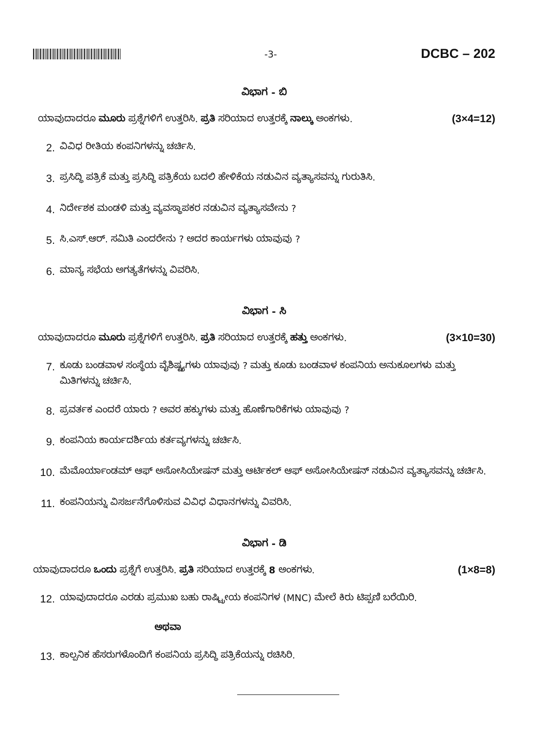-3-
DCBC – 202
ವಿಭಾಗ - ಬಿ
ಯಾವುದಾದರೂ ಮೂರು ಪ್ರಶ್ನೆಗಳಿಗೆ ಉತ್ತರಿಸಿ. ಪ್ರತಿ ಸರಿಯಾದ ಉತ್ತರಕ್ಕೆ ನಾಲ್ಕು ಅಂಕಗಳು. (3×4=12)
2. ವಿವಿಧ ರೀತಿಯ ಕಂಪನಿಗಳನ್ನು ಚರ್ಚಿಸಿ.
3. ಪ್ರಸಿದ್ಧಿ ಪತ್ರಿಕೆ ಮತ್ತು ಪ್ರಸಿದ್ಧಿ ಪತ್ರಿಕೆಯ ಬದಲಿ ಹೇಳಿಕೆಯ ನಡುವಿನ ವ್ಯತ್ಯಾಸವನ್ನು ಗುರುತಿಸಿ.
4. ನಿರ್ದೇಶಕ ಮಂಡಳಿ ಮತ್ತು ವ್ಯವಸ್ಥಾಪಕರ ನಡುವಿನ ವ್ಯತ್ಯಾಸವೇನು ?
5. ಸಿ.ಎಸ್.ಆರ್. ಸಮಿತಿ ಎಂದರೇನು ? ಅದರ ಕಾರ್ಯಗಳು ಯಾವುವು ?
6. ಮಾನ್ಯ ಸಭೆಯ ಅಗತ್ಯತೆಗಳನ್ನು ವಿವರಿಸಿ.
ವಿಭಾಗ - ಸಿ
ಯಾವುದಾದರೂ ಮೂರು ಪ್ರಶ್ನೆಗಳಿಗೆ ಉತ್ತರಿಸಿ. ಪ್ರತಿ ಸರಿಯಾದ ಉತ್ತರಕ್ಕೆ ಹತ್ತು ಅಂಕಗಳು. (3×10=30)
7. ಕೂಡು ಬಂಡವಾಳ ಸಂಸ್ಥೆಯ ವೈಶಿಷ್ಟ್ಯಗಳು ಯಾವುವು ? ಮತ್ತು ಕೂಡು ಬಂಡವಾಳ ಕಂಪನಿಯ ಅನುಕೂಲಗಳು ಮತ್ತು ಮಿತಿಗಳನ್ನು ಚರ್ಚಿಸಿ.
8. ಪ್ರವರ್ತಕ ಎಂದರೆ ಯಾರು ? ಅವರ ಹಕ್ಕುಗಳು ಮತ್ತು ಹೊಣೆಗಾರಿಕೆಗಳು ಯಾವುವು ?
9. ಕಂಪನಿಯ ಕಾರ್ಯದರ್ಶಿಯ ಕರ್ತವ್ಯಗಳನ್ನು ಚರ್ಚಿಸಿ.
10. ಮೆಮೊರ್ಯಾಂಡಮ್ ಆಫ್ ಅಸೋಸಿಯೇಷನ್ ಮತ್ತು ಆರ್ಟಿಕಲ್ ಆಫ್ ಅಸೋಸಿಯೇಷನ್ ನಡುವಿನ ವ್ಯತ್ಯಾಸವನ್ನು ಚರ್ಚಿಸಿ.
11. ಕಂಪನಿಯನ್ನು ವಿಸರ್ಜನೆಗೊಳಿಸುವ ವಿವಿಧ ವಿಧಾನಗಳನ್ನು ವಿವರಿಸಿ.
ವಿಭಾಗ - ಡಿ
ಯಾವುದಾದರೂ ಒಂದು ಪ್ರಶ್ನೆಗೆ ಉತ್ತರಿಸಿ. ಪ್ರತಿ ಸರಿಯಾದ ಉತ್ತರಕ್ಕೆ 8 ಅಂಕಗಳು. (1×8=8)
12. ಯಾವುದಾದರೂ ಎರಡು ಪ್ರಮುಖ ಬಹು ರಾಷ್ಟ್ರೀಯ ಕಂಪನಿಗಳ (MNC) ಮೇಲೆ ಕಿರು ಟಿಪ್ಪಣಿ ಬರೆಯಿರಿ.
ಅಥವಾ
13. ಕಾಲ್ಪನಿಕ ಹೆಸರುಗಳೊಂದಿಗೆ ಕಂಪನಿಯ ಪ್ರಸಿದ್ಧಿ ಪತ್ರಿಕೆಯನ್ನು ರಚಿಸಿರಿ.